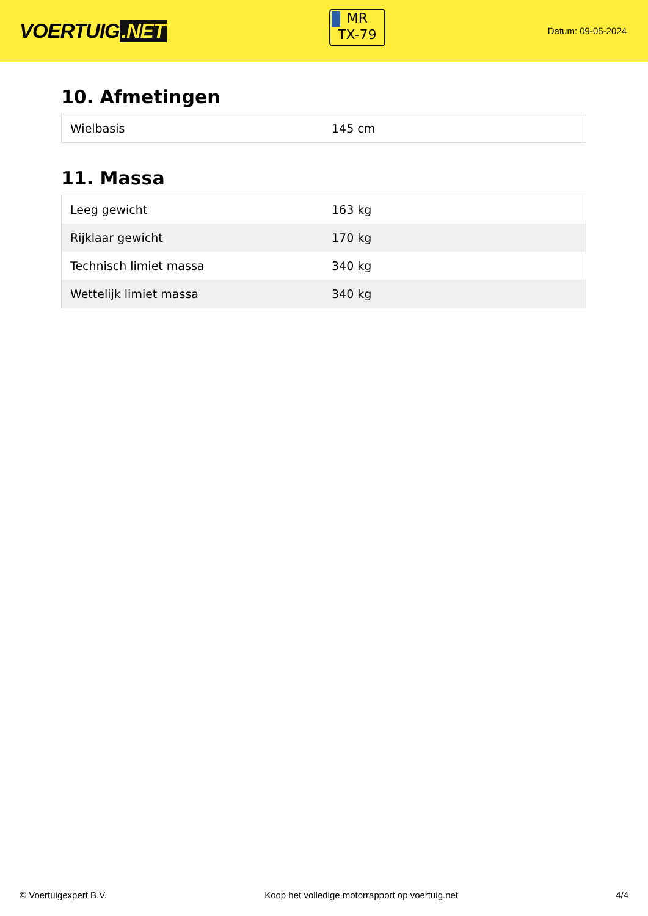VOERTUIG.NET
MR
TX-79
Datum: 09-05-2024
10. Afmetingen
| Wielbasis | 145 cm |
11. Massa
| Leeg gewicht | 163 kg |
| Rijklaar gewicht | 170 kg |
| Technisch limiet massa | 340 kg |
| Wettelijk limiet massa | 340 kg |
© Voertuigexpert B.V. Koop het volledige motorrapport op voertuig.net 4/4